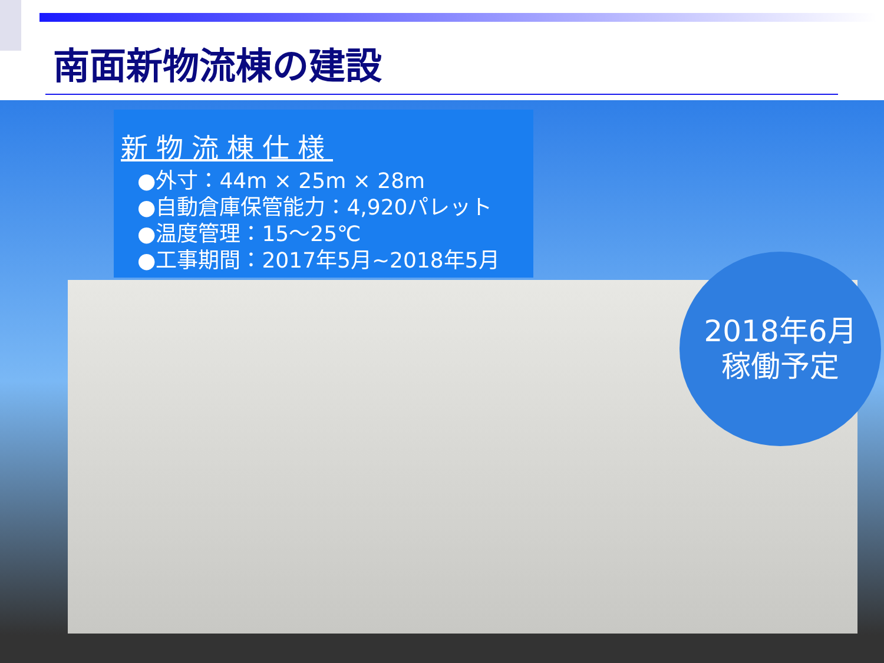南面新物流棟の建設
新物流棟仕様
●外寸：44m × 25m × 28m
●自動倉庫保管能力：4,920パレット
●温度管理：15～25℃
●工事期間：2017年5月~2018年5月
2018年6月
稼働予定